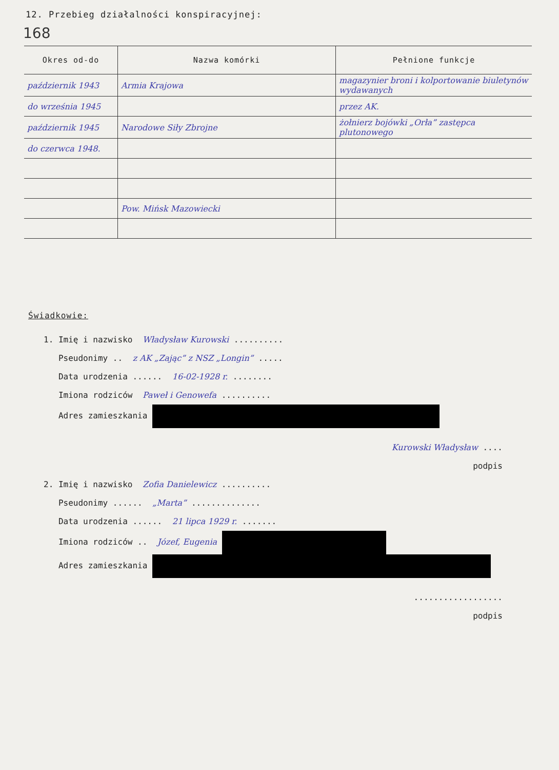12. Przebieg działalności konspiracyjnej:
168
| Okres od-do | Nazwa komórki | Pełnione funkcje |
| --- | --- | --- |
| październik 1943 | Armia Krajowa | magazynier broni i kolportowanie biuletynów wydawanych |
| do września 1945 | | przez AK. |
| październik 1945 | Narodowe Siły Zbrojne | żołnierz bojówki „Orła” zastępca plutonowego |
| do czerwca 1948. | | |
| | Pow. Mińsk Mazowiecki | |
Świadkowie:
1. Imię i nazwisko Władysław Kurowski ..........
Pseudonimy .. z AK „Zając” z NSZ „Longin” .....
Data urodzenia ...... 16-02-1928 r. ........
Imiona rodziców Paweł i Genowefa ..........
Adres zamieszkania
Kurowski Władysław ....
podpis
2. Imię i nazwisko Zofia Danielewicz ..........
Pseudonimy ...... „Marta” ..............
Data urodzenia ...... 21 lipca 1929 r. .......
Imiona rodziców .. Józef, Eugenia
Adres zamieszkania
..................
podpis